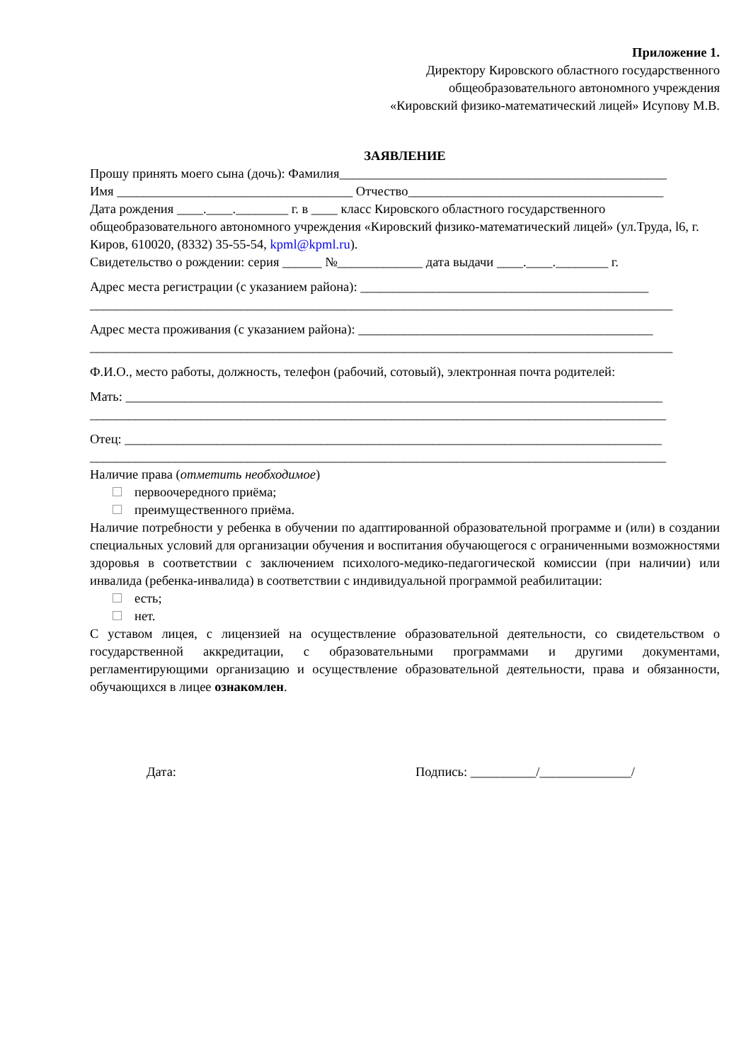Приложение 1.
Директору Кировского областного государственного
общеобразовательного автономного учреждения
«Кировский физико-математический лицей» Исупову М.В.
ЗАЯВЛЕНИЕ
Прошу принять моего сына (дочь): Фамилия__________________________________________________
Имя ____________________________________ Отчество_______________________________________
Дата рождения ____.____.________ г. в ____ класс Кировского областного государственного общеобразовательного автономного учреждения «Кировский физико-математический лицей» (ул.Труда, l6, г. Киров, 610020, (8332) 35-55-54, kpml@kpml.ru).
Свидетельство о рождении: серия ______ №_____________ дата выдачи ____.____.________ г.
Адрес места регистрации (с указанием района): ____________________________________________
_________________________________________________________________________________________
Адрес места проживания (с указанием района): _____________________________________________
_________________________________________________________________________________________
Ф.И.О., место работы, должность, телефон (рабочий, сотовый), электронная почта родителей:
Мать: __________________________________________________________________________________
________________________________________________________________________________________
Отец: __________________________________________________________________________________
________________________________________________________________________________________
Наличие права (отметить необходимое)
первоочередного приёма;
преимущественного приёма.
Наличие потребности у ребенка в обучении по адаптированной образовательной программе и (или) в создании специальных условий для организации обучения и воспитания обучающегося с ограниченными возможностями здоровья в соответствии с заключением психолого-медико-педагогической комиссии (при наличии) или инвалида (ребенка-инвалида) в соответствии с индивидуальной программой реабилитации:
есть;
нет.
С уставом лицея, с лицензией на осуществление образовательной деятельности, со свидетельством о государственной аккредитации, с образовательными программами и другими документами, регламентирующими организацию и осуществление образовательной деятельности, права и обязанности, обучающихся в лицее ознакомлен.
Дата: Подпись: __________/______________/